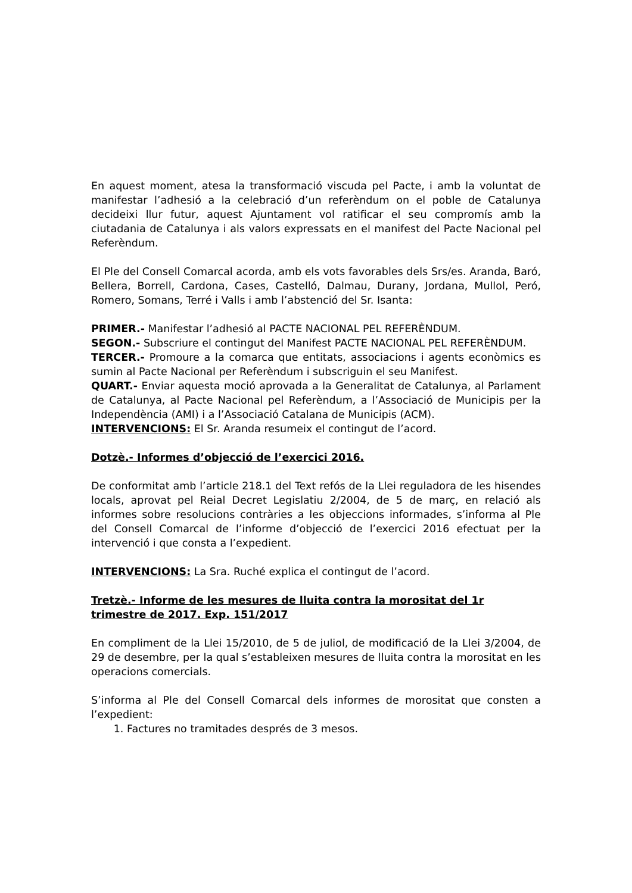En aquest moment, atesa la transformació viscuda pel Pacte, i amb la voluntat de manifestar l’adhesió a la celebració d’un referèndum on el poble de Catalunya decideixi llur futur, aquest Ajuntament vol ratificar el seu compromís amb la ciutadania de Catalunya i als valors expressats en el manifest del Pacte Nacional pel Referèndum.
El Ple del Consell Comarcal acorda, amb els vots favorables dels Srs/es. Aranda, Baró, Bellera, Borrell, Cardona, Cases, Castelló, Dalmau, Durany, Jordana, Mullol, Peró, Romero, Somans, Terré i Valls i amb l’abstenció del Sr. Isanta:
PRIMER.- Manifestar l’adhesió al PACTE NACIONAL PEL REFERÈNDUM.
SEGON.- Subscriure el contingut del Manifest PACTE NACIONAL PEL REFERÈNDUM.
TERCER.- Promoure a la comarca que entitats, associacions i agents econòmics es sumin al Pacte Nacional per Referèndum i subscriguin el seu Manifest.
QUART.- Enviar aquesta moció aprovada a la Generalitat de Catalunya, al Parlament de Catalunya, al Pacte Nacional pel Referèndum, a l’Associació de Municipis per la Independència (AMI) i a l’Associació Catalana de Municipis (ACM).
INTERVENCIONS: El Sr. Aranda resumeix el contingut de l’acord.
Dotzè.- Informes d’objecció de l’exercici 2016.
De conformitat amb l’article 218.1 del Text refós de la Llei reguladora de les hisendes locals, aprovat pel Reial Decret Legislatiu 2/2004, de 5 de març, en relació als informes sobre resolucions contràries a les objeccions informades, s’informa al Ple del Consell Comarcal de l’informe d’objecció de l’exercici 2016 efectuat per la intervenció i que consta a l’expedient.
INTERVENCIONS: La Sra. Ruché explica el contingut de l’acord.
Tretzè.- Informe de les mesures de lluita contra la morositat del 1r trimestre de 2017. Exp. 151/2017
En compliment de la Llei 15/2010, de 5 de juliol, de modificació de la Llei 3/2004, de 29 de desembre, per la qual s’estableixen mesures de lluita contra la morositat en les operacions comercials.
S’informa al Ple del Consell Comarcal dels informes de morositat que consten a l’expedient:
1. Factures no tramitades després de 3 mesos.